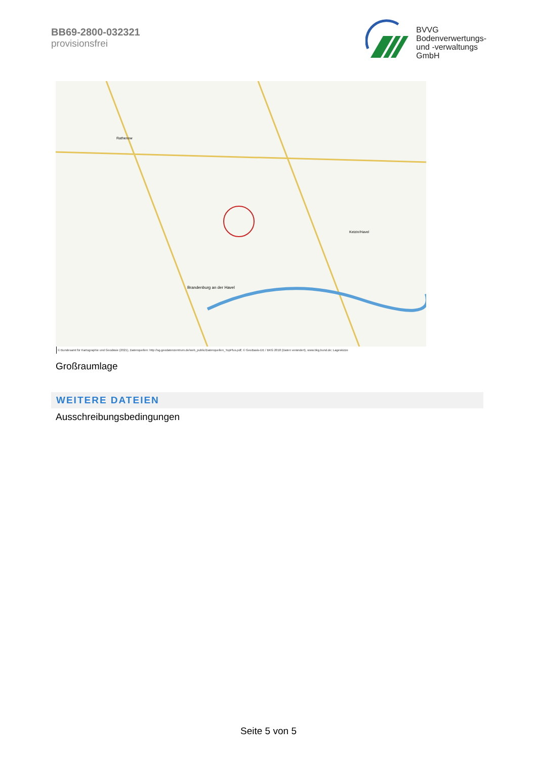BB69-2800-032321
provisionsfrei
BVVG
Bodenverwertungs-
und -verwaltungs
GmbH
Brandenburg an der Havel
Rathenow
Ketzin/Havel
© Bundesamt für Kartographie und Geodäsie (2021), Datenquellen: http://sg.geodatenzentrum.de/web_public/Datenquellen_TopPlus.pdf; © GeoBasis-DE / BKG 2018 (Daten verändert), www.bkg.bund.de; Lageskizze
Großraumlage
WEITERE DATEIEN
Ausschreibungsbedingungen
Seite 5 von 5